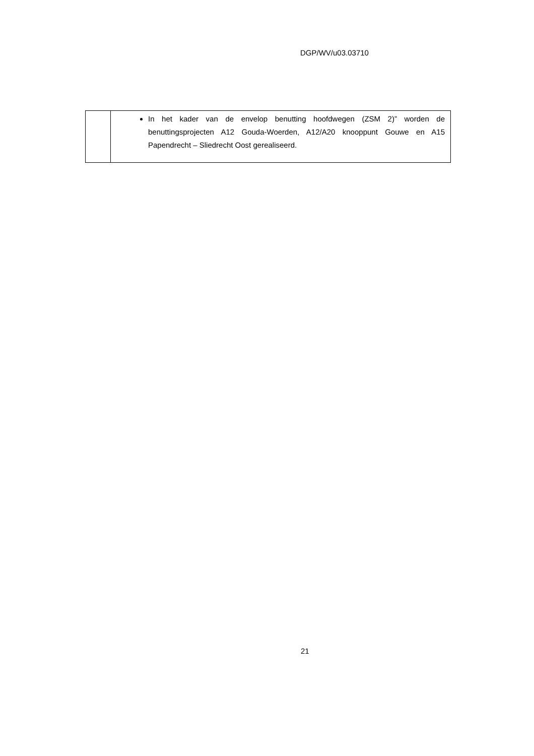DGP/WV/u03.03710
| | In het kader van de envelop benutting hoofdwegen (ZSM 2)” worden de benuttingsprojecten A12 Gouda-Woerden, A12/A20 knooppunt Gouwe en A15 Papendrecht – Sliedrecht Oost gerealiseerd. |
21